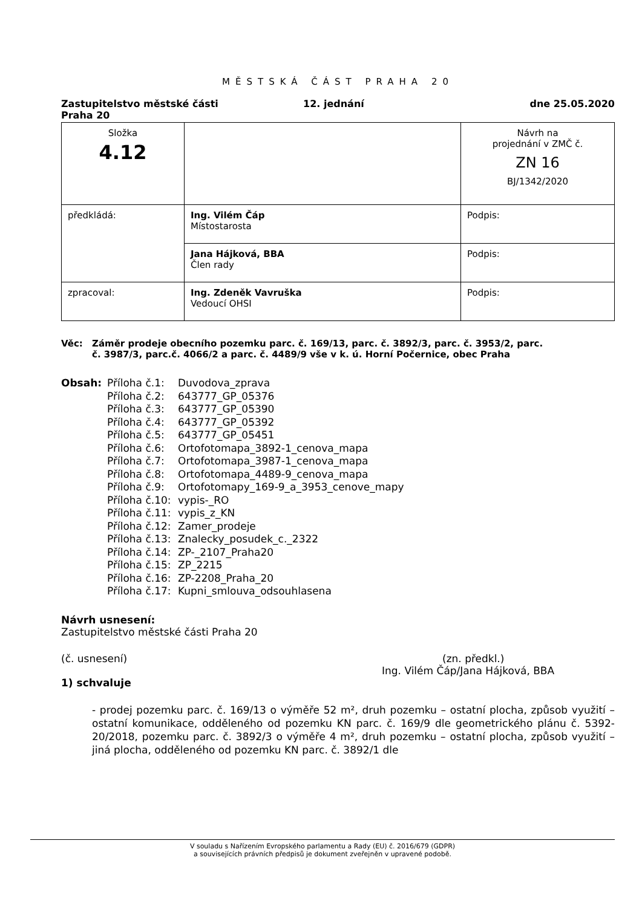MĚSTSKÁ ČÁST PRAHA 20
Zastupitelstvo městské části
Praha 20
12. jednání dne 25.05.2020
| Složka 4.12 | | Návrh na projednání v ZMČ č. ZN 16 BJ/1342/2020 |
| předkládá: | Ing. Vilém Čáp Místostarosta | Podpis: |
| | Jana Hájková, BBA Člen rady | Podpis: |
| zpracoval: | Ing. Zdeněk Vavruška Vedoucí OHSI | Podpis: |
Věc: Záměr prodeje obecního pozemku parc. č. 169/13, parc. č. 3892/3, parc. č. 3953/2, parc. č. 3987/3, parc.č. 4066/2 a parc. č. 4489/9 vše v k. ú. Horní Počernice, obec Praha
Obsah: Příloha č.1: Duvodova_zprava
Příloha č.2: 643777_GP_05376
Příloha č.3: 643777_GP_05390
Příloha č.4: 643777_GP_05392
Příloha č.5: 643777_GP_05451
Příloha č.6: Ortofotomapa_3892-1_cenova_mapa
Příloha č.7: Ortofotomapa_3987-1_cenova_mapa
Příloha č.8: Ortofotomapa_4489-9_cenova_mapa
Příloha č.9: Ortofotomapy_169-9_a_3953_cenove_mapy
Příloha č.10: vypis-_RO
Příloha č.11: vypis_z_KN
Příloha č.12: Zamer_prodeje
Příloha č.13: Znalecky_posudek_c._2322
Příloha č.14: ZP-_2107_Praha20
Příloha č.15: ZP_2215
Příloha č.16: ZP-2208_Praha_20
Příloha č.17: Kupni_smlouva_odsouhlasena
Návrh usnesení:
Zastupitelstvo městské části Praha 20
(č. usnesení) (zn. předkl.)
Ing. Vilém Čáp/Jana Hájková, BBA
1) schvaluje
- prodej pozemku parc. č. 169/13 o výměře 52 m², druh pozemku – ostatní plocha, způsob využití – ostatní komunikace, odděleného od pozemku KN parc. č. 169/9 dle geometrického plánu č. 5392-20/2018, pozemku parc. č. 3892/3 o výměře 4 m², druh pozemku – ostatní plocha, způsob využití – jiná plocha, odděleného od pozemku KN parc. č. 3892/1 dle
V souladu s Nařízením Evropského parlamentu a Rady (EU) č. 2016/679 (GDPR)
a souvisejících právních předpisů je dokument zveřejněn v upravené podobě.